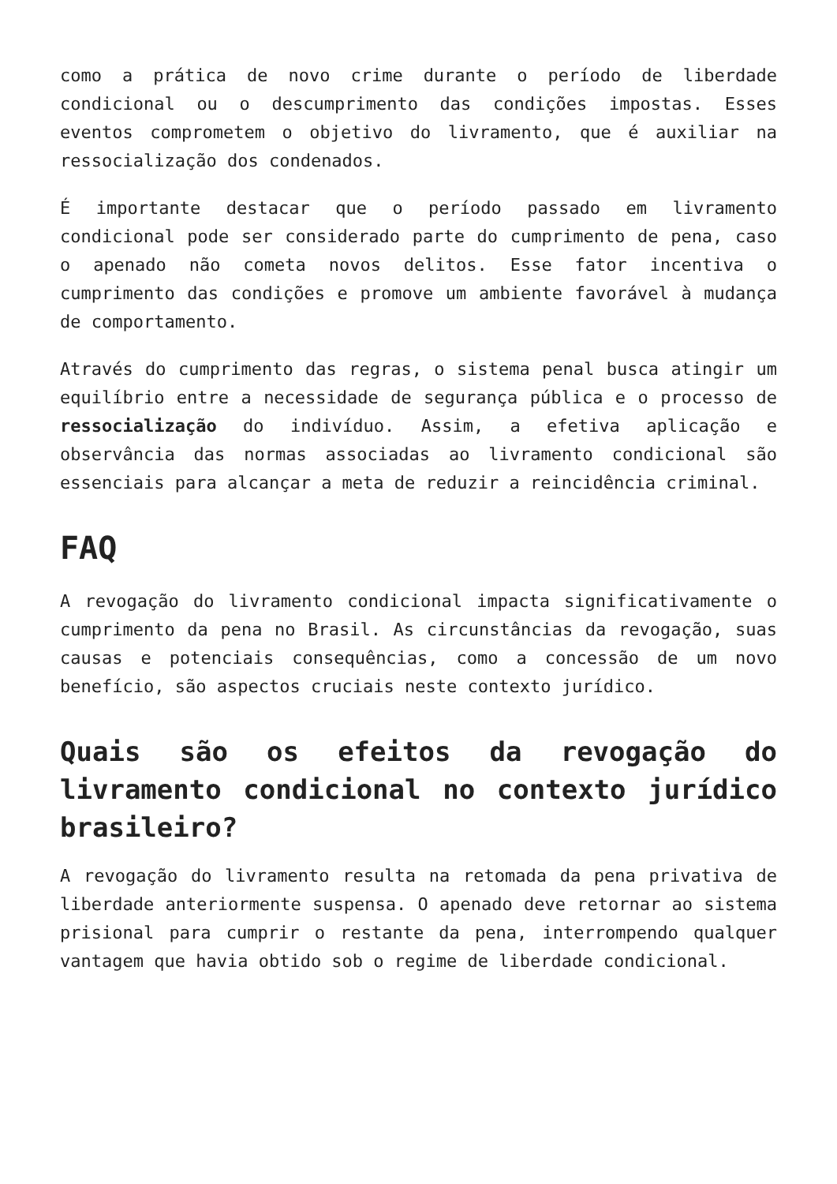como a prática de novo crime durante o período de liberdade condicional ou o descumprimento das condições impostas. Esses eventos comprometem o objetivo do livramento, que é auxiliar na ressocialização dos condenados.
É importante destacar que o período passado em livramento condicional pode ser considerado parte do cumprimento de pena, caso o apenado não cometa novos delitos. Esse fator incentiva o cumprimento das condições e promove um ambiente favorável à mudança de comportamento.
Através do cumprimento das regras, o sistema penal busca atingir um equilíbrio entre a necessidade de segurança pública e o processo de ressocialização do indivíduo. Assim, a efetiva aplicação e observância das normas associadas ao livramento condicional são essenciais para alcançar a meta de reduzir a reincidência criminal.
FAQ
A revogação do livramento condicional impacta significativamente o cumprimento da pena no Brasil. As circunstâncias da revogação, suas causas e potenciais consequências, como a concessão de um novo benefício, são aspectos cruciais neste contexto jurídico.
Quais são os efeitos da revogação do livramento condicional no contexto jurídico brasileiro?
A revogação do livramento resulta na retomada da pena privativa de liberdade anteriormente suspensa. O apenado deve retornar ao sistema prisional para cumprir o restante da pena, interrompendo qualquer vantagem que havia obtido sob o regime de liberdade condicional.